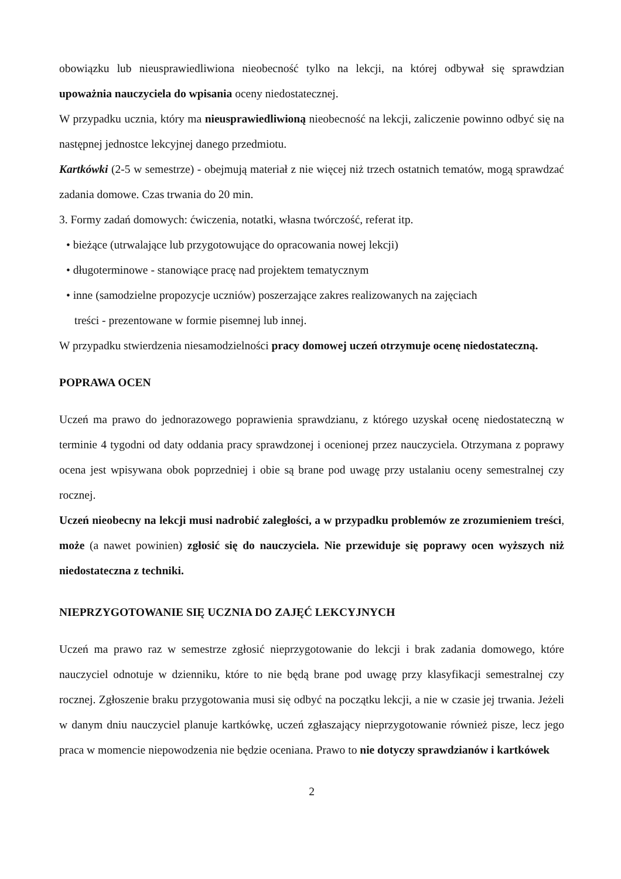obowiązku lub nieusprawiedliwiona nieobecność tylko na lekcji, na której odbywał się sprawdzian upoważnia nauczyciela do wpisania oceny niedostatecznej.
W przypadku ucznia, który ma nieusprawiedliwioną nieobecność na lekcji, zaliczenie powinno odbyć się na następnej jednostce lekcyjnej danego przedmiotu.
Kartkówki (2-5 w semestrze) - obejmują materiał z nie więcej niż trzech ostatnich tematów, mogą sprawdzać zadania domowe. Czas trwania do 20 min.
3. Formy zadań domowych: ćwiczenia, notatki, własna twórczość, referat itp.
• bieżące (utrwalające lub przygotowujące do opracowania nowej lekcji)
• długoterminowe - stanowiące pracę nad projektem tematycznym
• inne (samodzielne propozycje uczniów) poszerzające zakres realizowanych na zajęciach
treści - prezentowane w formie pisemnej lub innej.
W przypadku stwierdzenia niesamodzielności pracy domowej uczeń otrzymuje ocenę niedostateczną.
POPRAWA OCEN
Uczeń ma prawo do jednorazowego poprawienia sprawdzianu, z którego uzyskał ocenę niedostateczną w terminie 4 tygodni od daty oddania pracy sprawdzonej i ocenionej przez nauczyciela. Otrzymana z poprawy ocena jest wpisywana obok poprzedniej i obie są brane pod uwagę przy ustalaniu oceny semestralnej czy rocznej.
Uczeń nieobecny na lekcji musi nadrobić zaległości, a w przypadku problemów ze zrozumieniem treści, może (a nawet powinien) zgłosić się do nauczyciela. Nie przewiduje się poprawy ocen wyższych niż niedostateczna z techniki.
NIEPRZYGOTOWANIE SIĘ UCZNIA DO ZAJĘĆ LEKCYJNYCH
Uczeń ma prawo raz w semestrze zgłosić nieprzygotowanie do lekcji i brak zadania domowego, które nauczyciel odnotuje w dzienniku, które to nie będą brane pod uwagę przy klasyfikacji semestralnej czy rocznej. Zgłoszenie braku przygotowania musi się odbyć na początku lekcji, a nie w czasie jej trwania. Jeżeli w danym dniu nauczyciel planuje kartkówkę, uczeń zgłaszający nieprzygotowanie również pisze, lecz jego praca w momencie niepowodzenia nie będzie oceniana. Prawo to nie dotyczy sprawdzianów i kartkówek
2